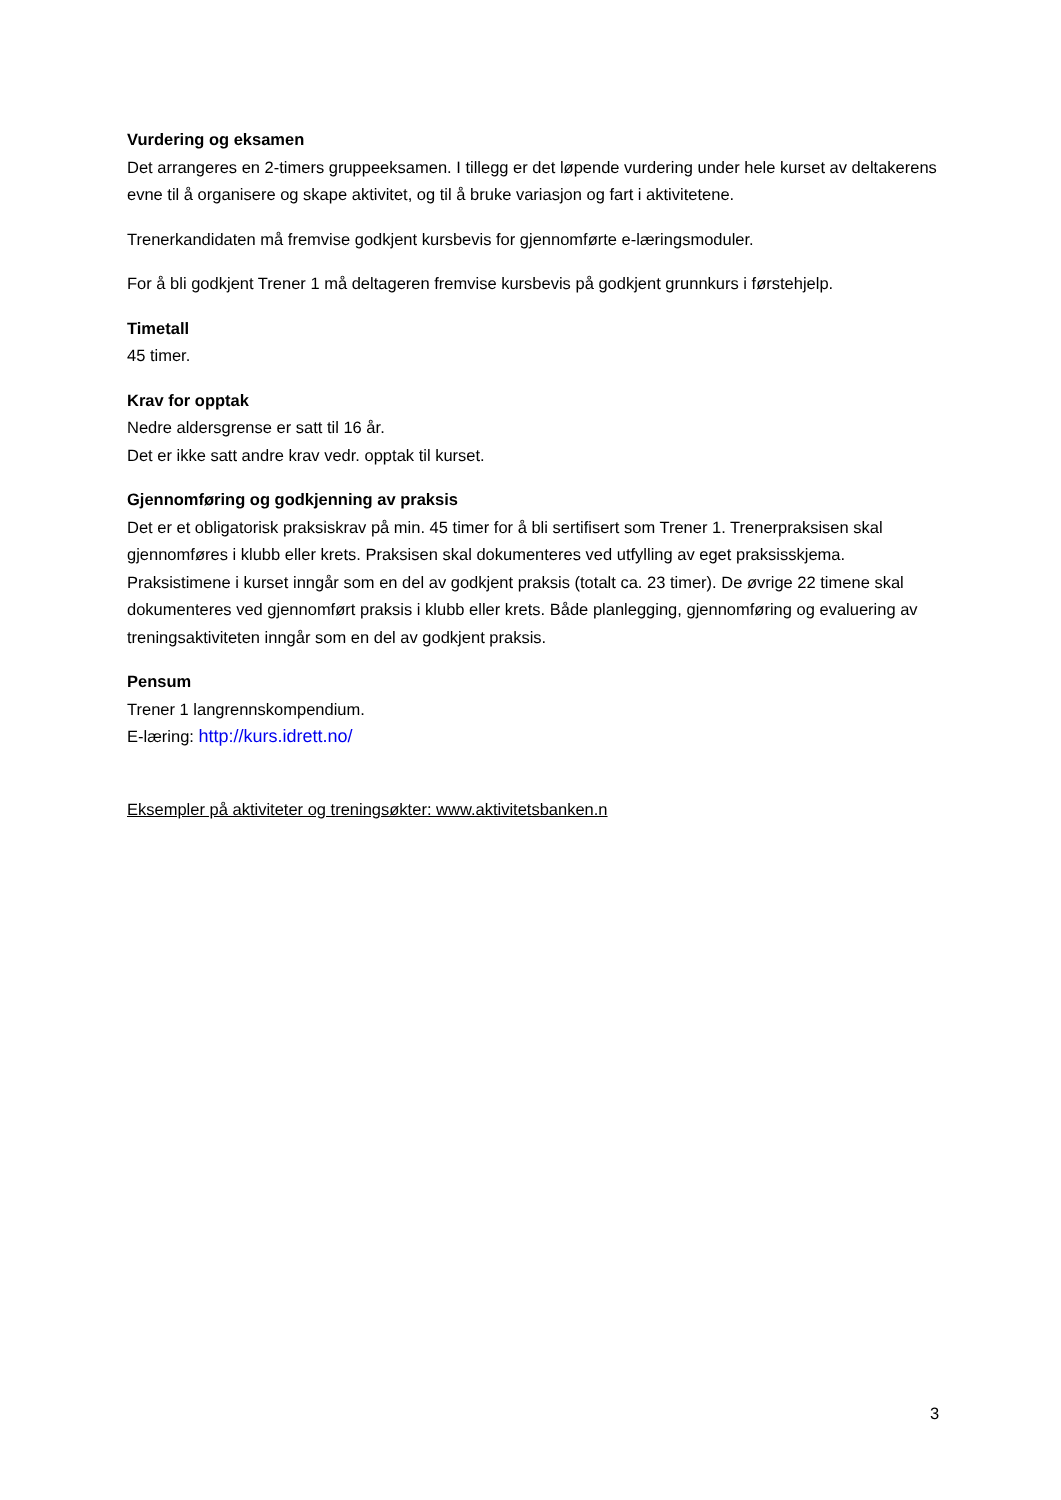Vurdering og eksamen
Det arrangeres en 2-timers gruppeeksamen. I tillegg er det løpende vurdering under hele kurset av deltakerens evne til å organisere og skape aktivitet, og til å bruke variasjon og fart i aktivitetene.
Trenerkandidaten må fremvise godkjent kursbevis for gjennomførte e-læringsmoduler.
For å bli godkjent Trener 1 må deltageren fremvise kursbevis på godkjent grunnkurs i førstehjelp.
Timetall
45 timer.
Krav for opptak
Nedre aldersgrense er satt til 16 år.
Det er ikke satt andre krav vedr. opptak til kurset.
Gjennomføring og godkjenning av praksis
Det er et obligatorisk praksiskrav på min. 45 timer for å bli sertifisert som Trener 1. Trenerpraksisen skal gjennomføres i klubb eller krets. Praksisen skal dokumenteres ved utfylling av eget praksisskjema. Praksistimene i kurset inngår som en del av godkjent praksis (totalt ca. 23 timer). De øvrige 22 timene skal dokumenteres ved gjennomført praksis i klubb eller krets. Både planlegging, gjennomføring og evaluering av treningsaktiviteten inngår som en del av godkjent praksis.
Pensum
Trener 1 langrennskompendium.
E-læring: http://kurs.idrett.no/
Eksempler på aktiviteter og treningsøkter: www.aktivitetsbanken.n
3